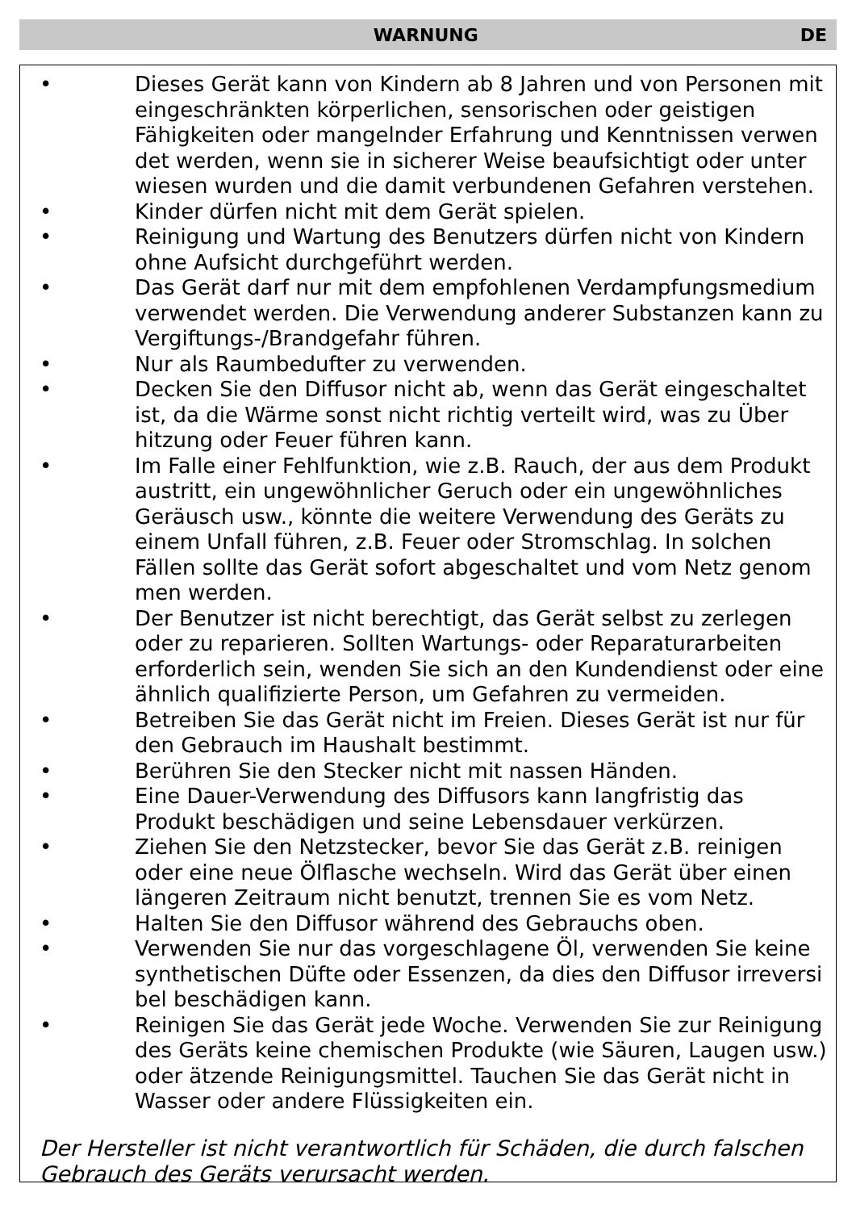WARNUNG DE
• Dieses Gerät kann von Kindern ab 8 Jahren und von Personen mit eingeschränkten körperlichen, sensorischen oder geistigen Fähigkeiten oder mangelnder Erfahrung und Kenntnissen verwen det werden, wenn sie in sicherer Weise beaufsichtigt oder unter wiesen wurden und die damit verbundenen Gefahren verstehen.
• Kinder dürfen nicht mit dem Gerät spielen.
• Reinigung und Wartung des Benutzers dürfen nicht von Kindern ohne Aufsicht durchgeführt werden.
• Das Gerät darf nur mit dem empfohlenen Verdampfungsmedium verwendet werden. Die Verwendung anderer Substanzen kann zu Vergiftungs-/Brandgefahr führen.
• Nur als Raumbedufter zu verwenden.
• Decken Sie den Diffusor nicht ab, wenn das Gerät eingeschaltet ist, da die Wärme sonst nicht richtig verteilt wird, was zu Über hitzung oder Feuer führen kann.
• Im Falle einer Fehlfunktion, wie z.B. Rauch, der aus dem Produkt austritt, ein ungewöhnlicher Geruch oder ein ungewöhnliches Geräusch usw., könnte die weitere Verwendung des Geräts zu einem Unfall führen, z.B. Feuer oder Stromschlag. In solchen Fällen sollte das Gerät sofort abgeschaltet und vom Netz genom men werden.
• Der Benutzer ist nicht berechtigt, das Gerät selbst zu zerlegen oder zu reparieren. Sollten Wartungs- oder Reparaturarbeiten erforderlich sein, wenden Sie sich an den Kundendienst oder eine ähnlich qualifizierte Person, um Gefahren zu vermeiden.
• Betreiben Sie das Gerät nicht im Freien. Dieses Gerät ist nur für den Gebrauch im Haushalt bestimmt.
• Berühren Sie den Stecker nicht mit nassen Händen.
• Eine Dauer-Verwendung des Diffusors kann langfristig das Produkt beschädigen und seine Lebensdauer verkürzen.
• Ziehen Sie den Netzstecker, bevor Sie das Gerät z.B. reinigen oder eine neue Ölflasche wechseln. Wird das Gerät über einen längeren Zeitraum nicht benutzt, trennen Sie es vom Netz.
• Halten Sie den Diffusor während des Gebrauchs oben.
• Verwenden Sie nur das vorgeschlagene Öl, verwenden Sie keine synthetischen Düfte oder Essenzen, da dies den Diffusor irreversi bel beschädigen kann.
• Reinigen Sie das Gerät jede Woche. Verwenden Sie zur Reinigung des Geräts keine chemischen Produkte (wie Säuren, Laugen usw.) oder ätzende Reinigungsmittel. Tauchen Sie das Gerät nicht in Wasser oder andere Flüssigkeiten ein.
Der Hersteller ist nicht verantwortlich für Schäden, die durch falschen Gebrauch des Geräts verursacht werden.